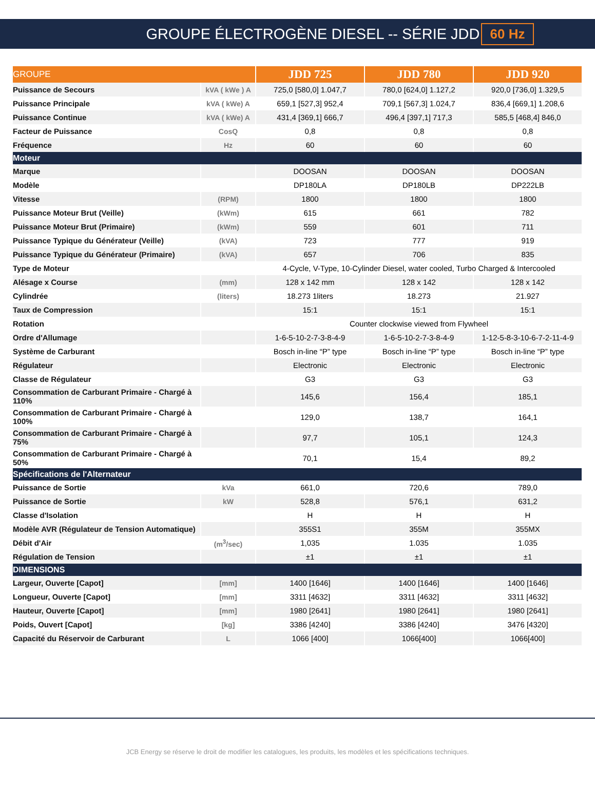GROUPE ÉLECTROGÈNE DIESEL -- SÉRIE JDD
60 Hz
| GROUPE | | JDD 725 | JDD 780 | JDD 920 |
| --- | --- | --- | --- | --- |
| Puissance de Secours | kVA ( kWe ) A | 725,0 [580,0] 1.047,7 | 780,0 [624,0] 1.127,2 | 920,0 [736,0] 1.329,5 |
| Puissance Principale | kVA ( kWe) A | 659,1 [527,3] 952,4 | 709,1 [567,3] 1.024,7 | 836,4 [669,1] 1.208,6 |
| Puissance Continue | kVA ( kWe) A | 431,4 [369,1] 666,7 | 496,4 [397,1] 717,3 | 585,5 [468,4] 846,0 |
| Facteur de Puissance | CosQ | 0,8 | 0,8 | 0,8 |
| Fréquence | Hz | 60 | 60 | 60 |
| Moteur | | | | |
| Marque | | DOOSAN | DOOSAN | DOOSAN |
| Modèle | | DP180LA | DP180LB | DP222LB |
| Vitesse | (RPM) | 1800 | 1800 | 1800 |
| Puissance Moteur Brut (Veille) | (kWm) | 615 | 661 | 782 |
| Puissance Moteur Brut (Primaire) | (kWm) | 559 | 601 | 711 |
| Puissance Typique du Générateur (Veille) | (kVA) | 723 | 777 | 919 |
| Puissance Typique du Générateur (Primaire) | (kVA) | 657 | 706 | 835 |
| Type de Moteur | | 4-Cycle, V-Type, 10-Cylinder Diesel, water cooled, Turbo Charged & Intercooled | | |
| Alésage x Course | (mm) | 128 x 142 mm | 128 x 142 | 128 x 142 |
| Cylindrée | (liters) | 18.273 1liters | 18.273 | 21.927 |
| Taux de Compression | | 15:1 | 15:1 | 15:1 |
| Rotation | | Counter clockwise viewed from Flywheel | | |
| Ordre d'Allumage | | 1-6-5-10-2-7-3-8-4-9 | 1-6-5-10-2-7-3-8-4-9 | 1-12-5-8-3-10-6-7-2-11-4-9 |
| Système de Carburant | | Bosch in-line “P” type | Bosch in-line “P” type | Bosch in-line “P” type |
| Régulateur | | Electronic | Electronic | Electronic |
| Classe de Régulateur | | G3 | G3 | G3 |
| Consommation de Carburant Primaire - Chargé à 110% | | 145,6 | 156,4 | 185,1 |
| Consommation de Carburant Primaire - Chargé à 100% | | 129,0 | 138,7 | 164,1 |
| Consommation de Carburant Primaire - Chargé à 75% | | 97,7 | 105,1 | 124,3 |
| Consommation de Carburant Primaire - Chargé à 50% | | 70,1 | 15,4 | 89,2 |
| Spécifications de l'Alternateur | | | | |
| Puissance de Sortie | kVa | 661,0 | 720,6 | 789,0 |
| Puissance de Sortie | kW | 528,8 | 576,1 | 631,2 |
| Classe d'Isolation | | H | H | H |
| Modèle AVR (Régulateur de Tension Automatique) | | 355S1 | 355M | 355MX |
| Débit d'Air | (m<sup>3</sup>/sec) | 1,035 | 1.035 | 1.035 |
| Régulation de Tension | | ±1 | ±1 | ±1 |
| DIMENSIONS | | | | |
| Largeur, Ouverte [Capot] | [mm] | 1400 [1646] | 1400 [1646] | 1400 [1646] |
| Longueur, Ouverte [Capot] | [mm] | 3311 [4632] | 3311 [4632] | 3311 [4632] |
| Hauteur, Ouverte [Capot] | [mm] | 1980 [2641] | 1980 [2641] | 1980 [2641] |
| Poids, Ouvert [Capot] | [kg] | 3386 [4240] | 3386 [4240] | 3476 [4320] |
| Capacité du Réservoir de Carburant | L | 1066 [400] | 1066[400] | 1066[400] |
JCB Energy se réserve le droit de modifier les catalogues, les produits, les modèles et les spécifications techniques.